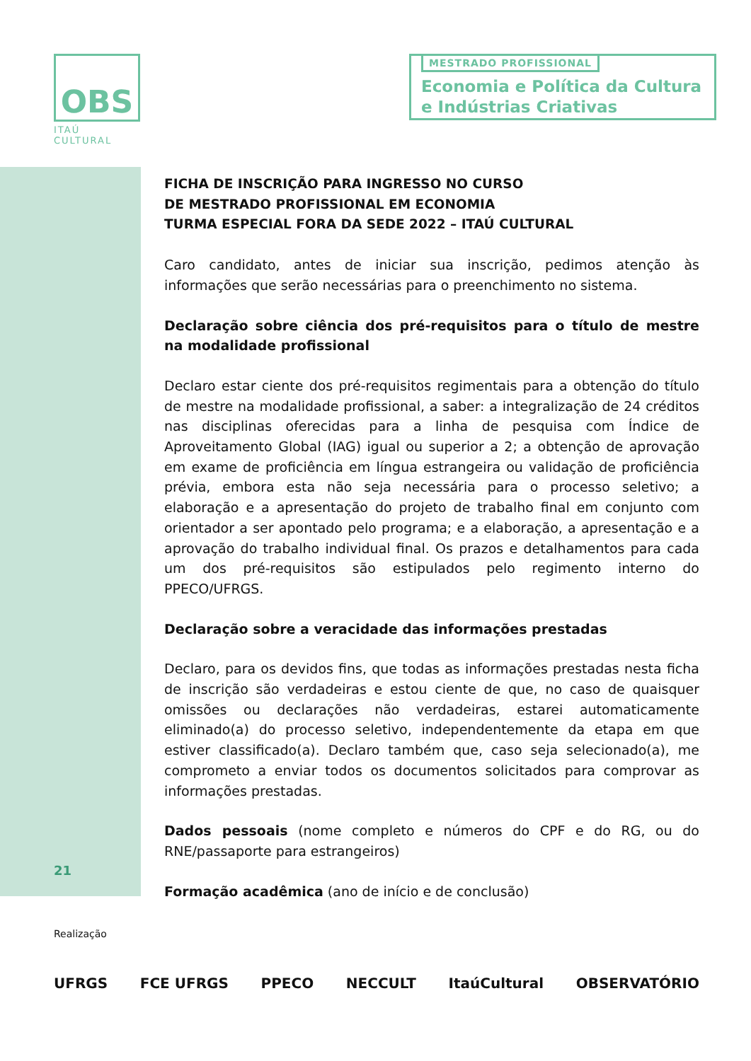OBS
ITAÚ CULTURAL
MESTRADO PROFISSIONAL
Economia e Política da Cultura
e Indústrias Criativas
21
FICHA DE INSCRIÇÃO PARA INGRESSO NO CURSO
DE MESTRADO PROFISSIONAL EM ECONOMIA
TURMA ESPECIAL FORA DA SEDE 2022 – ITAÚ CULTURAL
Caro candidato, antes de iniciar sua inscrição, pedimos atenção às informações que serão necessárias para o preenchimento no sistema.
Declaração sobre ciência dos pré-requisitos para o título de mestre na modalidade profissional
Declaro estar ciente dos pré-requisitos regimentais para a obtenção do título de mestre na modalidade profissional, a saber: a integralização de 24 créditos nas disciplinas oferecidas para a linha de pesquisa com Índice de Aproveitamento Global (IAG) igual ou superior a 2; a obtenção de aprovação em exame de proficiência em língua estrangeira ou validação de proficiência prévia, embora esta não seja necessária para o processo seletivo; a elaboração e a apresentação do projeto de trabalho final em conjunto com orientador a ser apontado pelo programa; e a elaboração, a apresentação e a aprovação do trabalho individual final. Os prazos e detalhamentos para cada um dos pré-requisitos são estipulados pelo regimento interno do PPECO/UFRGS.
Declaração sobre a veracidade das informações prestadas
Declaro, para os devidos fins, que todas as informações prestadas nesta ficha de inscrição são verdadeiras e estou ciente de que, no caso de quaisquer omissões ou declarações não verdadeiras, estarei automaticamente eliminado(a) do processo seletivo, independentemente da etapa em que estiver classificado(a). Declaro também que, caso seja selecionado(a), me comprometo a enviar todos os documentos solicitados para comprovar as informações prestadas.
Dados pessoais (nome completo e números do CPF e do RG, ou do RNE/passaporte para estrangeiros)
Formação acadêmica (ano de início e de conclusão)
Realização
UFRGS FCE UFRGS PPECO NECCULT ItaúCultural OBSERVATÓRIO